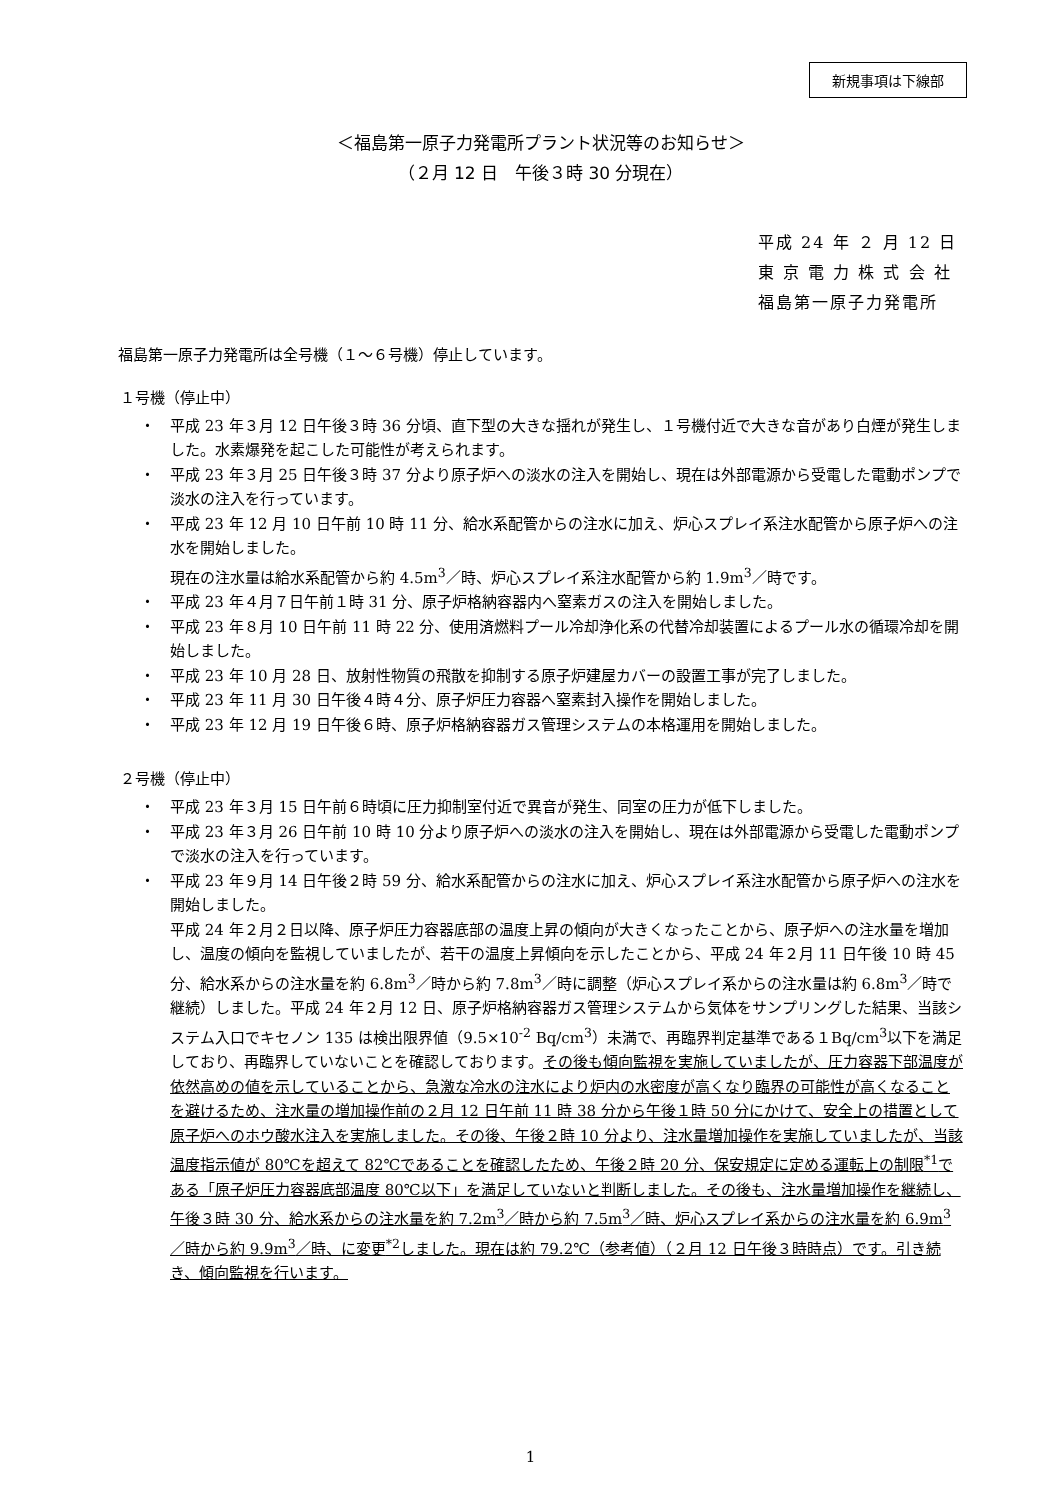新規事項は下線部
＜福島第一原子力発電所プラント状況等のお知らせ＞
（２月 12 日　午後３時 30 分現在）
平成 24 年 ２ 月 12 日
東 京 電 力 株 式 会 社
福島第一原子力発電所
福島第一原子力発電所は全号機（１～６号機）停止しています。
１号機（停止中）
・ 平成 23 年３月 12 日午後３時 36 分頃、直下型の大きな揺れが発生し、１号機付近で大きな音があり白煙が発生しました。水素爆発を起こした可能性が考えられます。
・ 平成 23 年３月 25 日午後３時 37 分より原子炉への淡水の注入を開始し、現在は外部電源から受電した電動ポンプで淡水の注入を行っています。
・ 平成 23 年 12 月 10 日午前 10 時 11 分、給水系配管からの注水に加え、炉心スプレイ系注水配管から原子炉への注水を開始しました。
現在の注水量は給水系配管から約 4.5m<sup>3</sup>／時、炉心スプレイ系注水配管から約 1.9m<sup>3</sup>／時です。
・ 平成 23 年４月７日午前１時 31 分、原子炉格納容器内へ窒素ガスの注入を開始しました。
・ 平成 23 年８月 10 日午前 11 時 22 分、使用済燃料プール冷却浄化系の代替冷却装置によるプール水の循環冷却を開始しました。
・ 平成 23 年 10 月 28 日、放射性物質の飛散を抑制する原子炉建屋カバーの設置工事が完了しました。
・ 平成 23 年 11 月 30 日午後４時４分、原子炉圧力容器へ窒素封入操作を開始しました。
・ 平成 23 年 12 月 19 日午後６時、原子炉格納容器ガス管理システムの本格運用を開始しました。
２号機（停止中）
・ 平成 23 年３月 15 日午前６時頃に圧力抑制室付近で異音が発生、同室の圧力が低下しました。
・ 平成 23 年３月 26 日午前 10 時 10 分より原子炉への淡水の注入を開始し、現在は外部電源から受電した電動ポンプで淡水の注入を行っています。
・ 平成 23 年９月 14 日午後２時 59 分、給水系配管からの注水に加え、炉心スプレイ系注水配管から原子炉への注水を開始しました。
平成 24 年２月２日以降、原子炉圧力容器底部の温度上昇の傾向が大きくなったことから、原子炉への注水量を増加し、温度の傾向を監視していましたが、若干の温度上昇傾向を示したことから、平成 24 年２月 11 日午後 10 時 45 分、給水系からの注水量を約 6.8m<sup>3</sup>／時から約 7.8m<sup>3</sup>／時に調整（炉心スプレイ系からの注水量は約 6.8m<sup>3</sup>／時で継続）しました。平成 24 年２月 12 日、原子炉格納容器ガス管理システムから気体をサンプリングした結果、当該システム入口でキセノン 135 は検出限界値（9.5×10<sup>-2</sup> Bq/cm<sup>3</sup>）未満で、再臨界判定基準である１Bq/cm<sup>3</sup>以下を満足しており、再臨界していないことを確認しております。その後も傾向監視を実施していましたが、圧力容器下部温度が依然高めの値を示していることから、急激な冷水の注水により炉内の水密度が高くなり臨界の可能性が高くなることを避けるため、注水量の増加操作前の２月 12 日午前 11 時 38 分から午後１時 50 分にかけて、安全上の措置として原子炉へのホウ酸水注入を実施しました。その後、午後２時 10 分より、注水量増加操作を実施していましたが、当該温度指示値が 80℃を超えて 82℃であることを確認したため、午後２時 20 分、保安規定に定める運転上の制限<sup>*1</sup>である「原子炉圧力容器底部温度 80℃以下」を満足していないと判断しました。その後も、注水量増加操作を継続し、午後３時 30 分、給水系からの注水量を約 7.2m<sup>3</sup>／時から約 7.5m<sup>3</sup>／時、炉心スプレイ系からの注水量を約 6.9m<sup>3</sup>／時から約 9.9m<sup>3</sup>／時、に変更<sup>*2</sup>しました。現在は約 79.2℃（参考値）（２月 12 日午後３時時点）です。引き続き、傾向監視を行います。
1